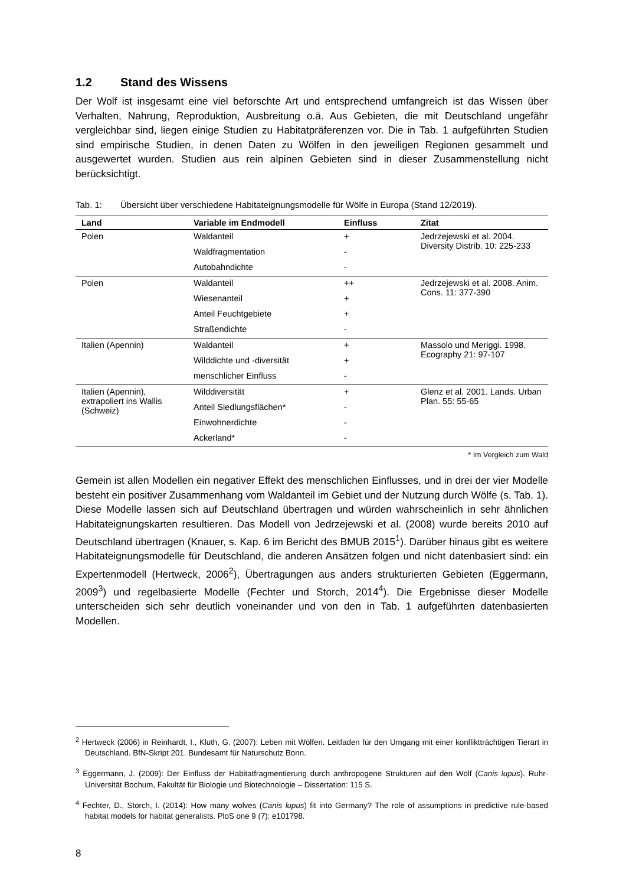1.2 Stand des Wissens
Der Wolf ist insgesamt eine viel beforschte Art und entsprechend umfangreich ist das Wissen über Verhalten, Nahrung, Reproduktion, Ausbreitung o.ä. Aus Gebieten, die mit Deutschland ungefähr vergleichbar sind, liegen einige Studien zu Habitatpräferenzen vor. Die in Tab. 1 aufgeführten Studien sind empirische Studien, in denen Daten zu Wölfen in den jeweiligen Regionen gesammelt und ausgewertet wurden. Studien aus rein alpinen Gebieten sind in dieser Zusammenstellung nicht berücksichtigt.
Tab. 1: Übersicht über verschiedene Habitateignungsmodelle für Wölfe in Europa (Stand 12/2019).
| Land | Variable im Endmodell | Einfluss | Zitat |
| --- | --- | --- | --- |
| Polen | Waldanteil | + | Jedrzejewski et al. 2004. Diversity Distrib. 10: 225-233 |
| | Waldfragmentation | - | |
| | Autobahndichte | - | |
| Polen | Waldanteil | ++ | Jedrzejewski et al. 2008. Anim. Cons. 11: 377-390 |
| | Wiesenanteil | + | |
| | Anteil Feuchtgebiete | + | |
| | Straßendichte | - | |
| Italien (Apennin) | Waldanteil | + | Massolo und Meriggi. 1998. Ecography 21: 97-107 |
| | Wilddichte und -diversität | + | |
| | menschlicher Einfluss | - | |
| Italien (Apennin), extrapoliert ins Wallis (Schweiz) | Wilddiversität | + | Glenz et al. 2001. Lands. Urban Plan. 55: 55-65 |
| | Anteil Siedlungsflächen* | - | |
| | Einwohnerdichte | - | |
| | Ackerland* | - | |
* Im Vergleich zum Wald
Gemein ist allen Modellen ein negativer Effekt des menschlichen Einflusses, und in drei der vier Modelle besteht ein positiver Zusammenhang vom Waldanteil im Gebiet und der Nutzung durch Wölfe (s. Tab. 1). Diese Modelle lassen sich auf Deutschland übertragen und würden wahrscheinlich in sehr ähnlichen Habitateignungskarten resultieren. Das Modell von Jedrzejewski et al. (2008) wurde bereits 2010 auf Deutschland übertragen (Knauer, s. Kap. 6 im Bericht des BMUB 2015<sup>1</sup>). Darüber hinaus gibt es weitere Habitateignungsmodelle für Deutschland, die anderen Ansätzen folgen und nicht datenbasiert sind: ein Expertenmodell (Hertweck, 2006<sup>2</sup>), Übertragungen aus anders strukturierten Gebieten (Eggermann, 2009<sup>3</sup>) und regelbasierte Modelle (Fechter und Storch, 2014<sup>4</sup>). Die Ergebnisse dieser Modelle unterscheiden sich sehr deutlich voneinander und von den in Tab. 1 aufgeführten datenbasierten Modellen.
<sup>2</sup> Hertweck (2006) in Reinhardt, I., Kluth, G. (2007): Leben mit Wölfen. Leitfaden für den Umgang mit einer konfliktträchtigen Tierart in Deutschland. BfN-Skript 201. Bundesamt für Naturschutz Bonn.
<sup>3</sup> Eggermann, J. (2009): Der Einfluss der Habitatfragmentierung durch anthropogene Strukturen auf den Wolf (Canis lupus). Ruhr-Universität Bochum, Fakultät für Biologie und Biotechnologie – Dissertation: 115 S.
<sup>4</sup> Fechter, D., Storch, I. (2014): How many wolves (Canis lupus) fit into Germany? The role of assumptions in predictive rule-based habitat models for habitat generalists. PloS one 9 (7): e101798.
8